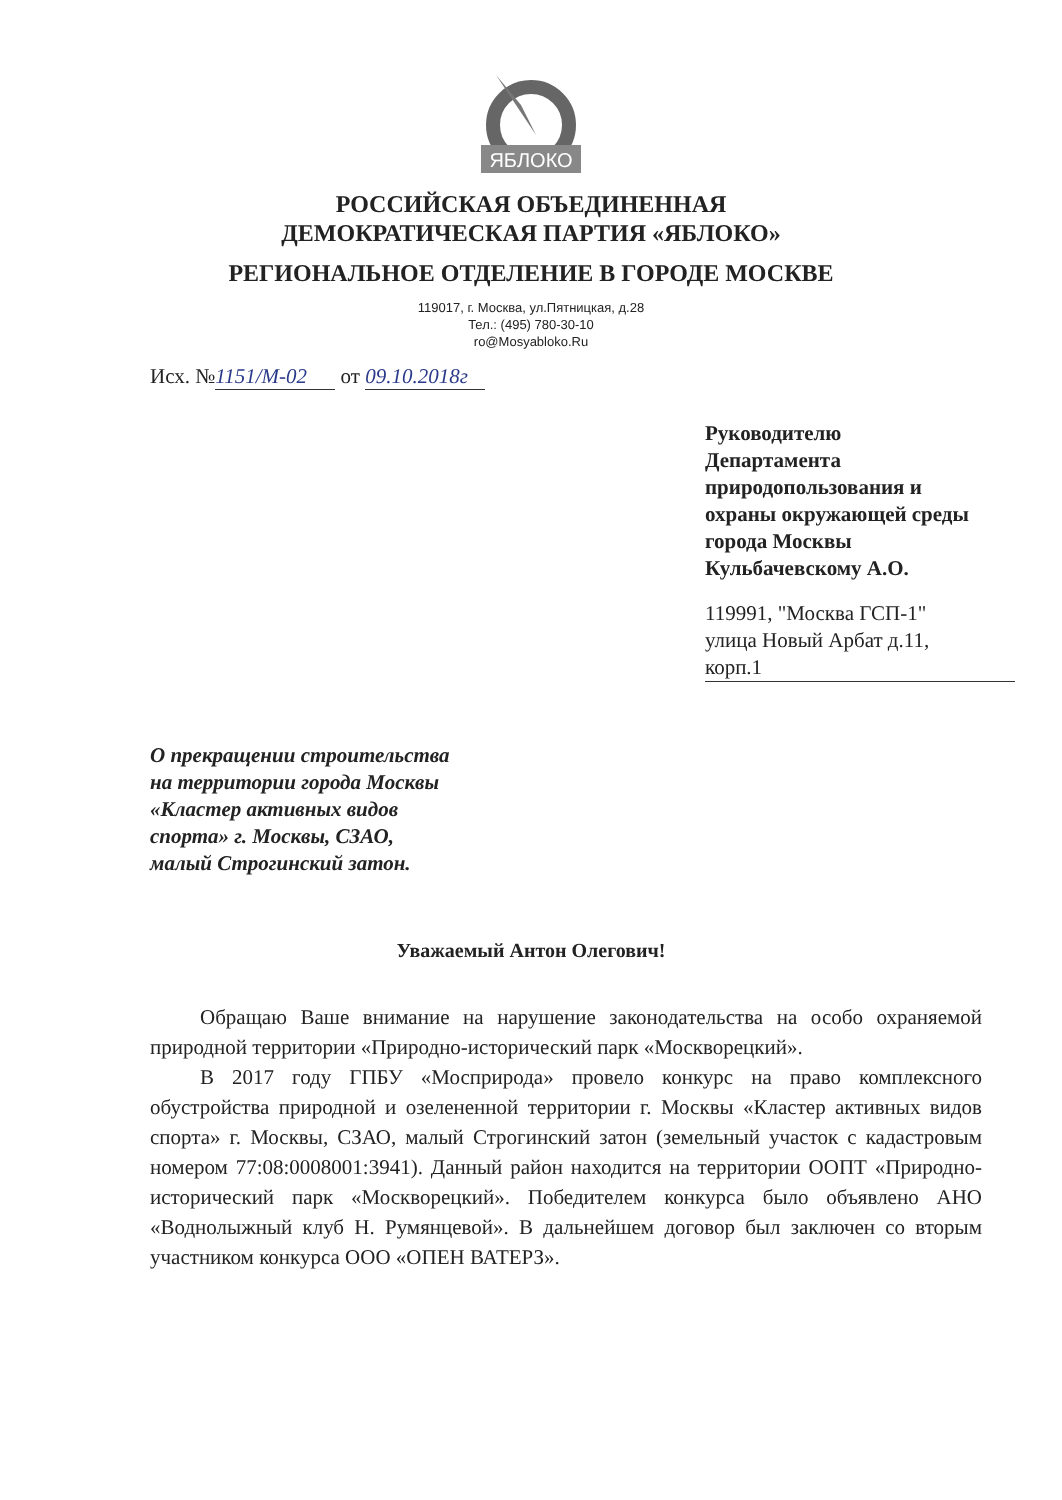ЯБЛОКО
РОССИЙСКАЯ ОБЪЕДИНЕННАЯ
ДЕМОКРАТИЧЕСКАЯ ПАРТИЯ «ЯБЛОКО»
РЕГИОНАЛЬНОЕ ОТДЕЛЕНИЕ В ГОРОДЕ МОСКВЕ
119017, г. Москва, ул.Пятницкая, д.28
Тел.: (495) 780-30-10
ro@Mosyabloko.Ru
Исх. № 1151/М-02 от 09.10.2018г
Руководителю
Департамента
природопользования и
охраны окружающей среды
города Москвы
Кульбачевскому А.О.
119991, "Москва ГСП-1"
улица Новый Арбат д.11,
корп.1
О прекращении строительства на территории города Москвы «Кластер активных видов спорта» г. Москвы, СЗАО, малый Строгинский затон.
Уважаемый Антон Олегович!
Обращаю Ваше внимание на нарушение законодательства на особо охраняемой природной территории «Природно-исторический парк «Москворецкий».
В 2017 году ГПБУ «Мосприрода» провело конкурс на право комплексного обустройства природной и озелененной территории г. Москвы «Кластер активных видов спорта» г. Москвы, СЗАО, малый Строгинский затон (земельный участок с кадастровым номером 77:08:0008001:3941). Данный район находится на территории ООПТ «Природно-исторический парк «Москворецкий». Победителем конкурса было объявлено АНО «Воднолыжный клуб Н. Румянцевой». В дальнейшем договор был заключен со вторым участником конкурса ООО «ОПЕН ВАТЕРЗ».